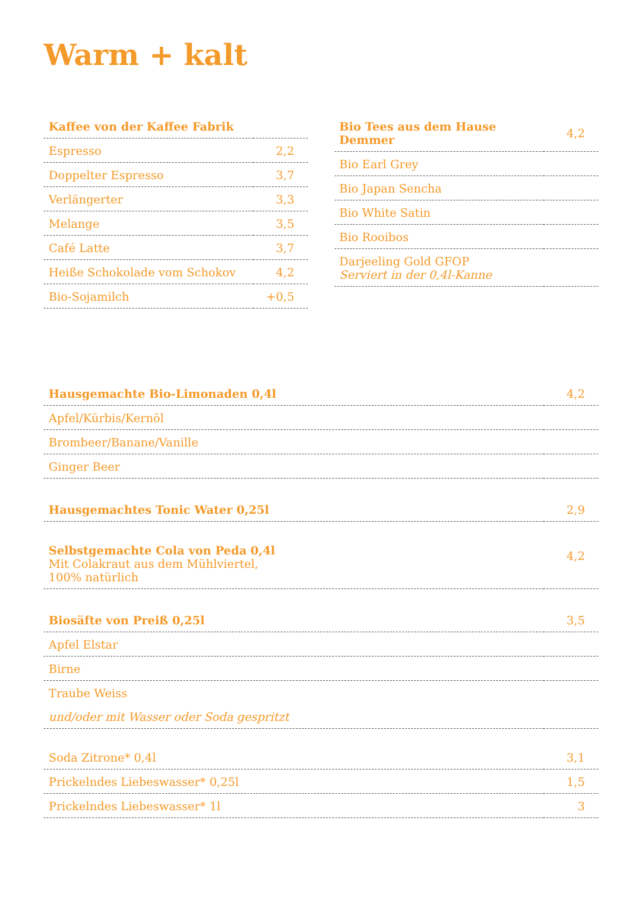Warm + kalt
| Kaffee von der Kaffee Fabrik | |
| --- | --- |
| Espresso | 2,2 |
| Doppelter Espresso | 3,7 |
| Verlängerter | 3,3 |
| Melange | 3,5 |
| Café Latte | 3,7 |
| Heiße Schokolade vom Schokov | 4,2 |
| Bio-Sojamilch | +0,5 |
| Bio Tees aus dem Hause Demmer | 4,2 |
| Bio Earl Grey | |
| Bio Japan Sencha | |
| Bio White Satin | |
| Bio Rooibos | |
| Darjeeling Gold GFOP Serviert in der 0,4l-Kanne | |
| Hausgemachte Bio-Limonaden 0,4l | 4,2 |
| Apfel/Kürbis/Kernöl | |
| Brombeer/Banane/Vanille | |
| Ginger Beer | |
| Hausgemachtes Tonic Water 0,25l | 2,9 |
| Selbstgemachte Cola von Peda 0,4l Mit Colakraut aus dem Mühlviertel, 100% natürlich | 4,2 |
| Biosäfte von Preiß 0,25l | 3,5 |
| Apfel Elstar | |
| Birne | |
| Traube Weiss | |
| und/oder mit Wasser oder Soda gespritzt | |
| Soda Zitrone* 0,4l | 3,1 |
| Prickelndes Liebeswasser* 0,25l | 1,5 |
| Prickelndes Liebeswasser* 1l | 3 |